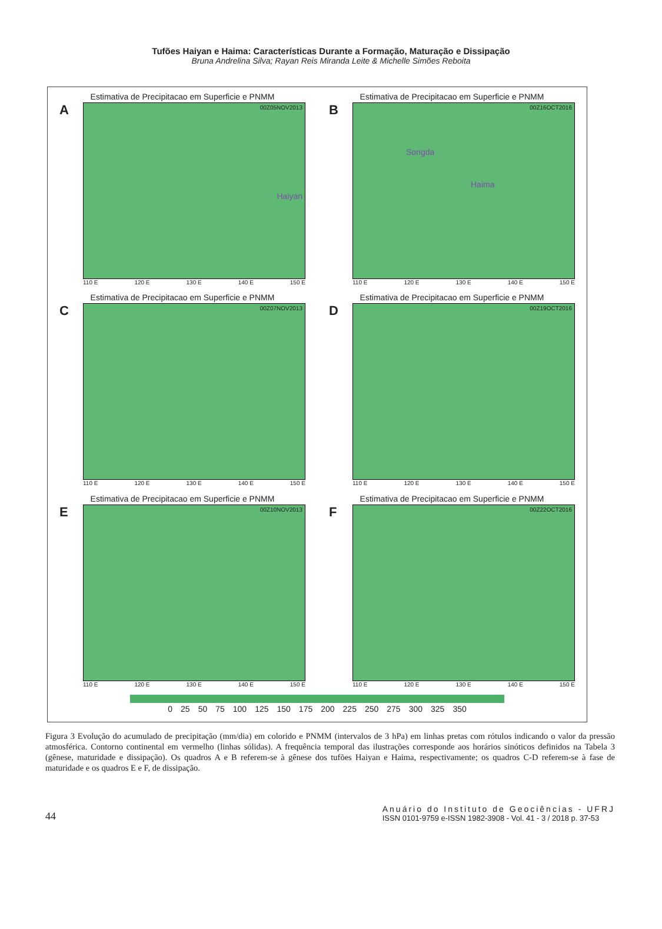Tufões Haiyan e Haima: Características Durante a Formação, Maturação e Dissipação
Bruna Andrelina Silva; Rayan Reis Miranda Leite & Michelle Simões Reboita
Estimativa de Precipitacao em Superficie e PNMM
A
00Z05NOV2013
Haiyan
110 E 120 E 130 E 140 E 150 E
Estimativa de Precipitacao em Superficie e PNMM
B
00Z16OCT2016
Songda
Haima
110 E 120 E 130 E 140 E 150 E
Estimativa de Precipitacao em Superficie e PNMM
C
00Z07NOV2013
110 E 120 E 130 E 140 E 150 E
Estimativa de Precipitacao em Superficie e PNMM
D
00Z19OCT2016
110 E 120 E 130 E 140 E 150 E
Estimativa de Precipitacao em Superficie e PNMM
E
00Z10NOV2013
110 E 120 E 130 E 140 E 150 E
Estimativa de Precipitacao em Superficie e PNMM
F
00Z22OCT2016
110 E 120 E 130 E 140 E 150 E
0 25 50 75 100 125 150 175 200 225 250 275 300 325 350
Figura 3 Evolução do acumulado de precipitação (mm/dia) em colorido e PNMM (intervalos de 3 hPa) em linhas pretas com rótulos indicando o valor da pressão atmosférica. Contorno continental em vermelho (linhas sólidas). A frequência temporal das ilustrações corresponde aos horários sinóticos definidos na Tabela 3 (gênese, maturidade e dissipação). Os quadros A e B referem-se à gênese dos tufões Haiyan e Haima, respectivamente; os quadros C-D referem-se à fase de maturidade e os quadros E e F, de dissipação.
44
Anuário do Instituto de Geociências - UFRJ
ISSN 0101-9759 e-ISSN 1982-3908 - Vol. 41 - 3 / 2018 p. 37-53